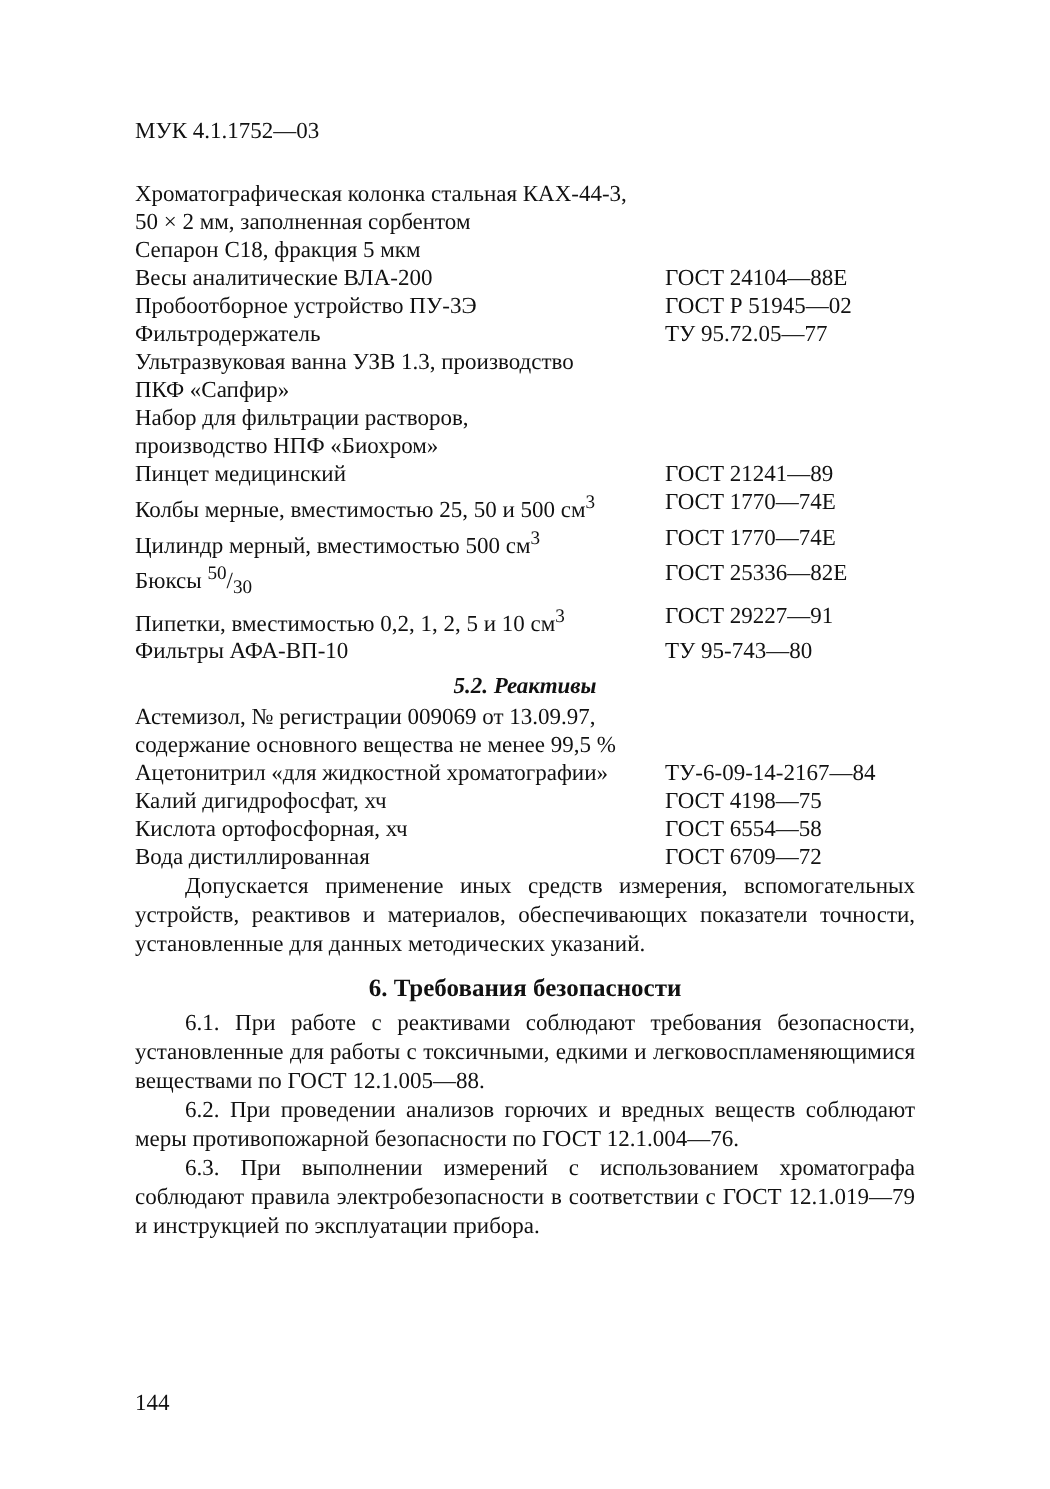МУК 4.1.1752—03
| Хроматографическая колонка стальная КАХ-44-3, 50 × 2 мм, заполненная сорбентом Сепарон С18, фракция 5 мкм | |
| Весы аналитические ВЛА-200 | ГОСТ 24104—88Е |
| Пробоотборное устройство ПУ-3Э | ГОСТ Р 51945—02 |
| Фильтродержатель | ТУ 95.72.05—77 |
| Ультразвуковая ванна УЗВ 1.3, производство ПКФ «Сапфир» | |
| Набор для фильтрации растворов, производство НПФ «Биохром» | |
| Пинцет медицинский | ГОСТ 21241—89 |
| Колбы мерные, вместимостью 25, 50 и 500 см<sup>3</sup> | ГОСТ 1770—74Е |
| Цилиндр мерный, вместимостью 500 см<sup>3</sup> | ГОСТ 1770—74Е |
| Бюксы 50/30 | ГОСТ 25336—82Е |
| Пипетки, вместимостью 0,2, 1, 2, 5 и 10 см<sup>3</sup> | ГОСТ 29227—91 |
| Фильтры АФА-ВП-10 | ТУ 95-743—80 |
5.2. Реактивы
| Астемизол, № регистрации 009069 от 13.09.97, содержание основного вещества не менее 99,5 % | |
| Ацетонитрил «для жидкостной хроматографии» | ТУ-6-09-14-2167—84 |
| Калий дигидрофосфат, хч | ГОСТ 4198—75 |
| Кислота ортофосфорная, хч | ГОСТ 6554—58 |
| Вода дистиллированная | ГОСТ 6709—72 |
Допускается применение иных средств измерения, вспомогательных устройств, реактивов и материалов, обеспечивающих показатели точности, установленные для данных методических указаний.
6. Требования безопасности
6.1. При работе с реактивами соблюдают требования безопасности, установленные для работы с токсичными, едкими и легковоспламеняющимися веществами по ГОСТ 12.1.005—88.
6.2. При проведении анализов горючих и вредных веществ соблюдают меры противопожарной безопасности по ГОСТ 12.1.004—76.
6.3. При выполнении измерений с использованием хроматографа соблюдают правила электробезопасности в соответствии с ГОСТ 12.1.019—79 и инструкцией по эксплуатации прибора.
144